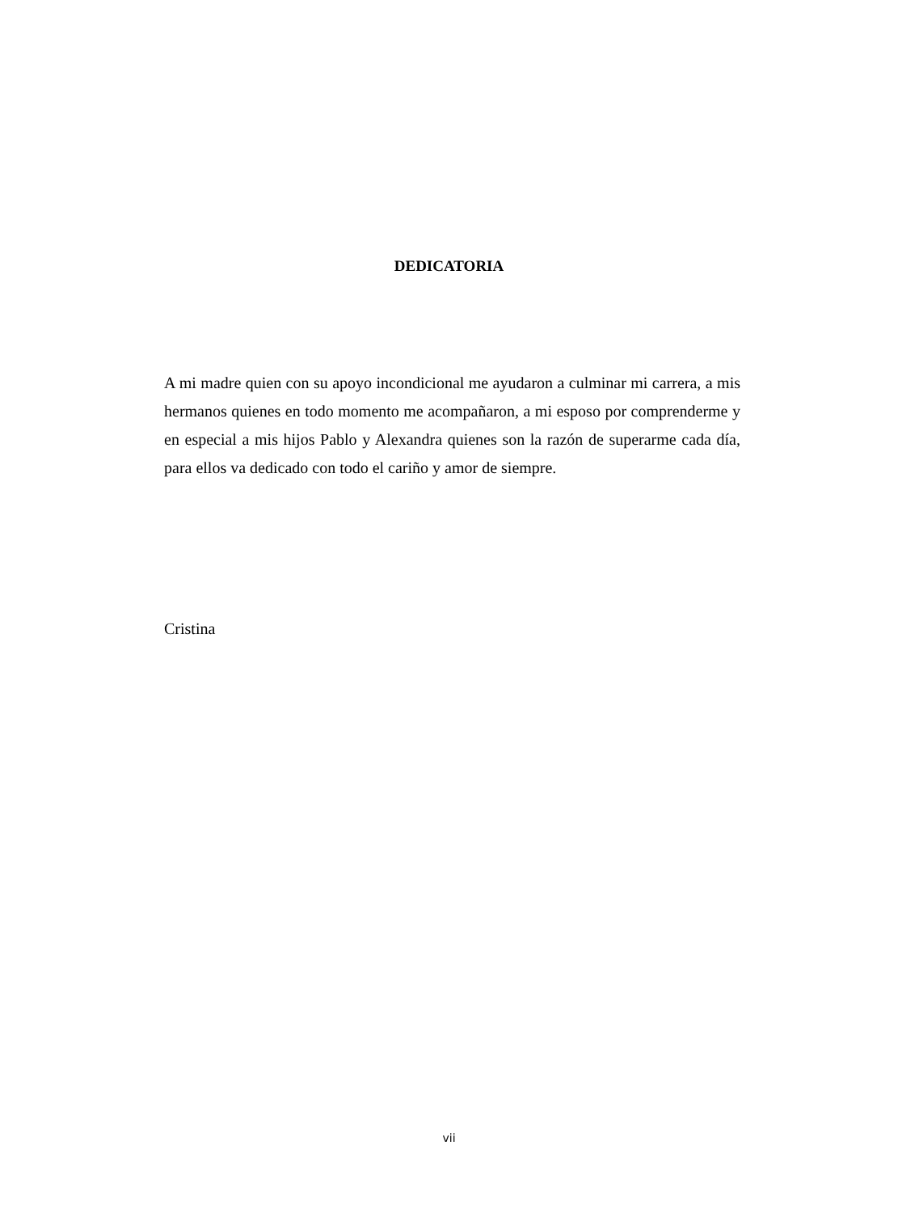DEDICATORIA
A mi madre quien con su apoyo incondicional me ayudaron a culminar mi carrera, a mis hermanos quienes en todo momento me acompañaron, a mi esposo por comprenderme y en especial a mis hijos Pablo y Alexandra quienes son la razón de superarme cada día, para ellos va dedicado con todo el cariño y amor de siempre.
Cristina
vii